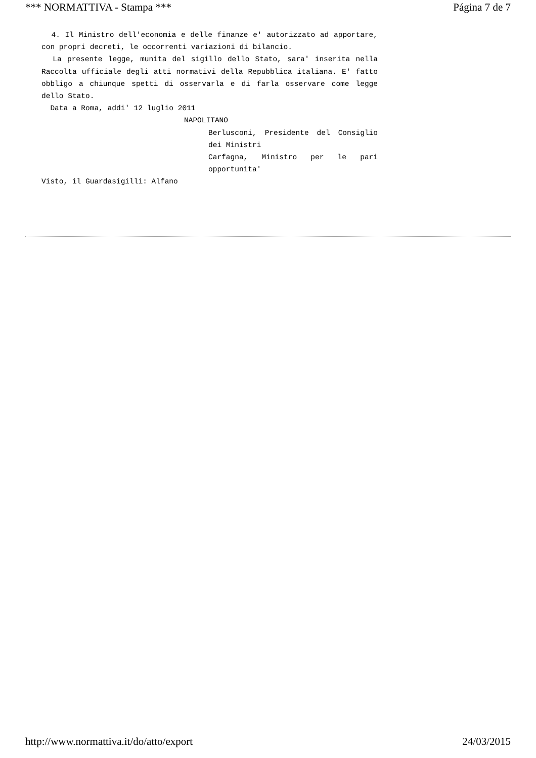*** NORMATTIVA - Stampa *** Página 7 de 7
4. Il Ministro dell'economia e delle finanze e' autorizzato ad apportare, con propri decreti, le occorrenti variazioni di bilancio.
La presente legge, munita del sigillo dello Stato, sara' inserita nella Raccolta ufficiale degli atti normativi della Repubblica italiana. E' fatto obbligo a chiunque spetti di osservarla e di farla osservare come legge dello Stato.
Data a Roma, addi' 12 luglio 2011
NAPOLITANO
Berlusconi, Presidente del Consiglio dei Ministri
Carfagna, Ministro per le pari opportunita'
Visto, il Guardasigilli: Alfano
http://www.normattiva.it/do/atto/export 24/03/2015